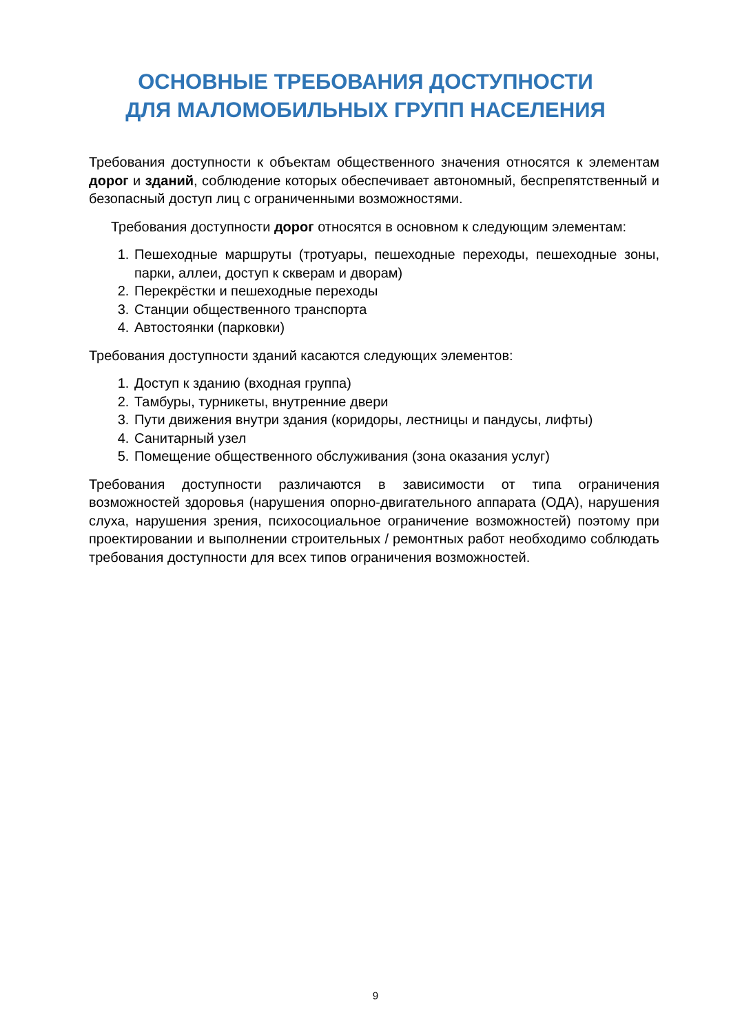ОСНОВНЫЕ ТРЕБОВАНИЯ ДОСТУПНОСТИ
ДЛЯ МАЛОМОБИЛЬНЫХ ГРУПП НАСЕЛЕНИЯ
Требования доступности к объектам общественного значения относятся к элементам дорог и зданий, соблюдение которых обеспечивает автономный, беспрепятственный и безопасный доступ лиц с ограниченными возможностями.
Требования доступности дорог относятся в основном к следующим элементам:
1. Пешеходные маршруты (тротуары, пешеходные переходы, пешеходные зоны, парки, аллеи, доступ к скверам и дворам)
2. Перекрёстки и пешеходные переходы
3. Станции общественного транспорта
4. Автостоянки (парковки)
Требования доступности зданий касаются следующих элементов:
1. Доступ к зданию (входная группа)
2. Тамбуры, турникеты, внутренние двери
3. Пути движения внутри здания (коридоры, лестницы и пандусы, лифты)
4. Санитарный узел
5. Помещение общественного обслуживания (зона оказания услуг)
Требования доступности различаются в зависимости от типа ограничения возможностей здоровья (нарушения опорно-двигательного аппарата (ОДА), нарушения слуха, нарушения зрения, психосоциальное ограничение возможностей) поэтому при проектировании и выполнении строительных / ремонтных работ необходимо соблюдать требования доступности для всех типов ограничения возможностей.
9